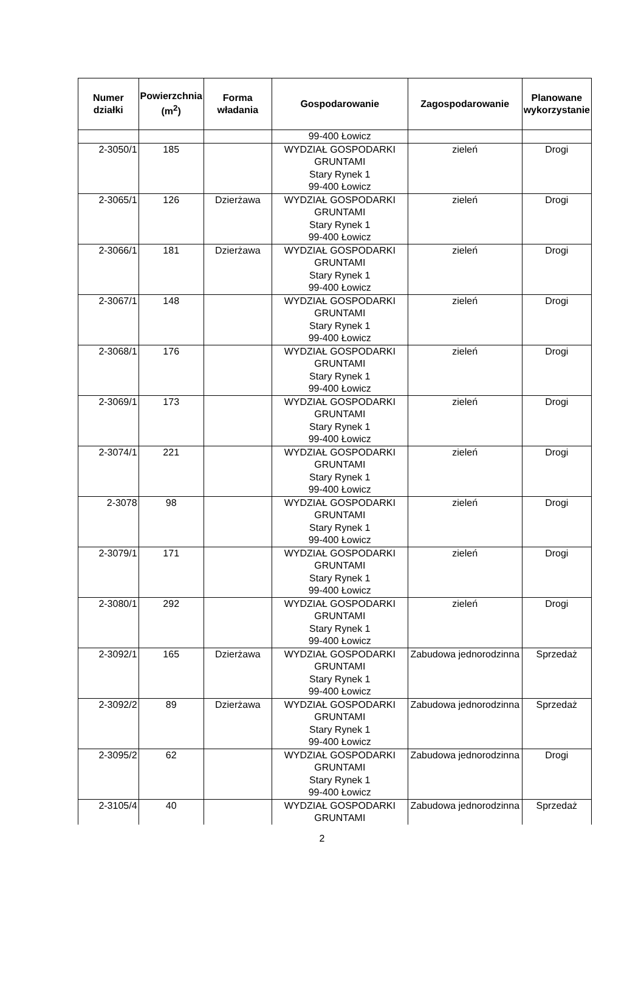| Numer działki | Powierzchnia (m<sup>2</sup>) | Forma władania | Gospodarowanie | Zagospodarowanie | Planowane wykorzystanie |
| --- | --- | --- | --- | --- | --- |
| | | | 99-400 Łowicz | | |
| 2-3050/1 | 185 | | WYDZIAŁ GOSPODARKI GRUNTAMI Stary Rynek 1 99-400 Łowicz | zieleń | Drogi |
| 2-3065/1 | 126 | Dzierżawa | WYDZIAŁ GOSPODARKI GRUNTAMI Stary Rynek 1 99-400 Łowicz | zieleń | Drogi |
| 2-3066/1 | 181 | Dzierżawa | WYDZIAŁ GOSPODARKI GRUNTAMI Stary Rynek 1 99-400 Łowicz | zieleń | Drogi |
| 2-3067/1 | 148 | | WYDZIAŁ GOSPODARKI GRUNTAMI Stary Rynek 1 99-400 Łowicz | zieleń | Drogi |
| 2-3068/1 | 176 | | WYDZIAŁ GOSPODARKI GRUNTAMI Stary Rynek 1 99-400 Łowicz | zieleń | Drogi |
| 2-3069/1 | 173 | | WYDZIAŁ GOSPODARKI GRUNTAMI Stary Rynek 1 99-400 Łowicz | zieleń | Drogi |
| 2-3074/1 | 221 | | WYDZIAŁ GOSPODARKI GRUNTAMI Stary Rynek 1 99-400 Łowicz | zieleń | Drogi |
| 2-3078 | 98 | | WYDZIAŁ GOSPODARKI GRUNTAMI Stary Rynek 1 99-400 Łowicz | zieleń | Drogi |
| 2-3079/1 | 171 | | WYDZIAŁ GOSPODARKI GRUNTAMI Stary Rynek 1 99-400 Łowicz | zieleń | Drogi |
| 2-3080/1 | 292 | | WYDZIAŁ GOSPODARKI GRUNTAMI Stary Rynek 1 99-400 Łowicz | zieleń | Drogi |
| 2-3092/1 | 165 | Dzierżawa | WYDZIAŁ GOSPODARKI GRUNTAMI Stary Rynek 1 99-400 Łowicz | Zabudowa jednorodzinna | Sprzedaż |
| 2-3092/2 | 89 | Dzierżawa | WYDZIAŁ GOSPODARKI GRUNTAMI Stary Rynek 1 99-400 Łowicz | Zabudowa jednorodzinna | Sprzedaż |
| 2-3095/2 | 62 | | WYDZIAŁ GOSPODARKI GRUNTAMI Stary Rynek 1 99-400 Łowicz | Zabudowa jednorodzinna | Drogi |
| 2-3105/4 | 40 | | WYDZIAŁ GOSPODARKI GRUNTAMI | Zabudowa jednorodzinna | Sprzedaż |
2